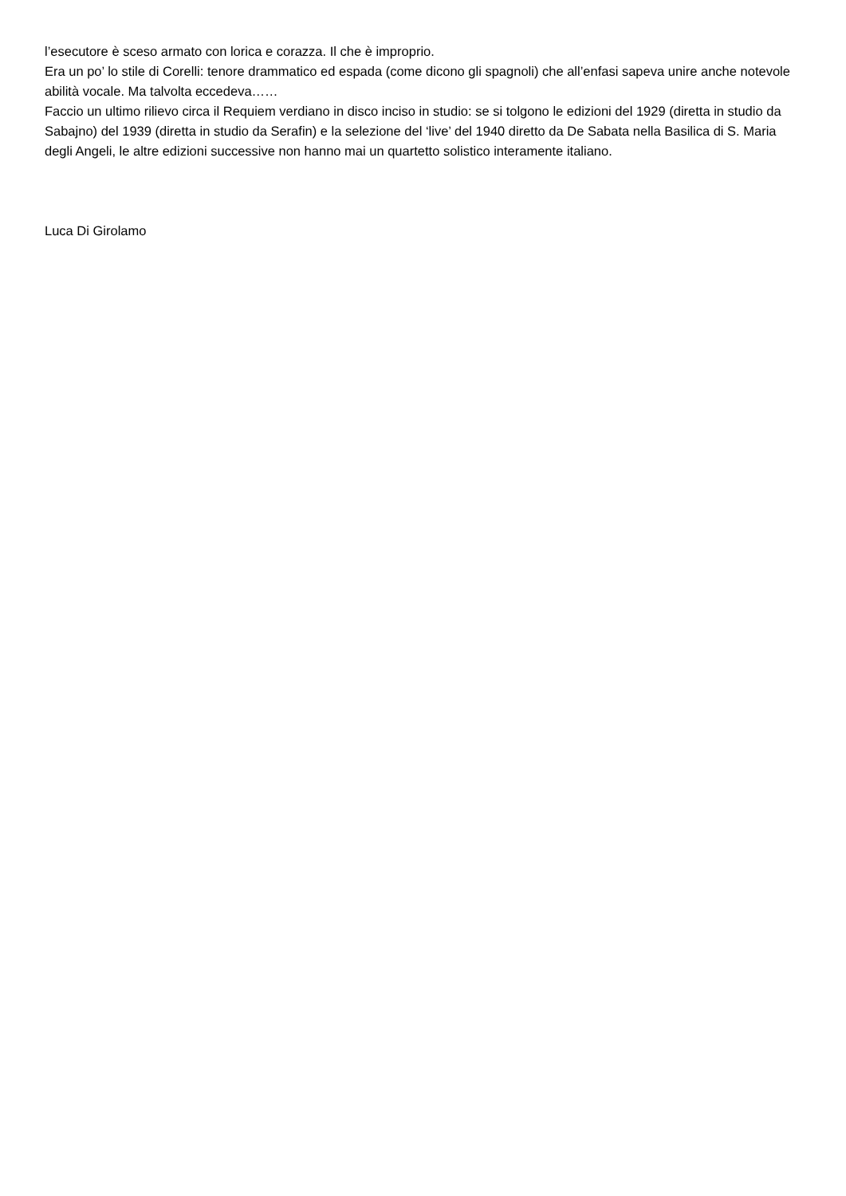l’esecutore è sceso armato con lorica e corazza. Il che è improprio.
Era un po’ lo stile di Corelli: tenore drammatico ed espada (come dicono gli spagnoli) che all’enfasi sapeva unire anche notevole abilità vocale. Ma talvolta eccedeva……
Faccio un ultimo rilievo circa il Requiem verdiano in disco inciso in studio: se si tolgono le edizioni del 1929 (diretta in studio da Sabajno) del 1939 (diretta in studio da Serafin) e la selezione del ‘live’ del 1940 diretto da De Sabata nella Basilica di S. Maria degli Angeli, le altre edizioni successive non hanno mai un quartetto solistico interamente italiano.
Luca Di Girolamo